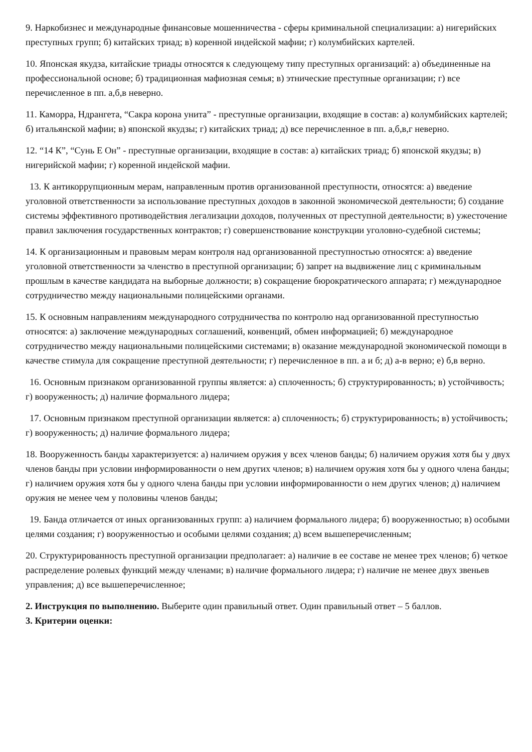9. Наркобизнес и международные финансовые мошенничества - сферы криминальной специализации: а) нигерийских преступных групп; б) китайских триад; в) коренной индейской мафии; г) колумбийских картелей.
10. Японская якудза, китайские триады относятся к следующему типу преступных организаций: а) объединенные на профессиональной основе; б) традиционная мафиозная семья; в) этнические преступные организации; г) все перечисленное в пп. а,б,в неверно.
11. Каморра, Ндрангета, “Сакра корона унита” - преступные организации, входящие в состав: а) колумбийских картелей; б) итальянской мафии; в) японской якудзы; г) китайских триад; д) все перечисленное в пп. а,б,в,г неверно.
12. “14 К”, “Сунь Е Он” - преступные организации, входящие в состав: а) китайских триад; б) японской якудзы; в) нигерийской мафии; г) коренной индейской мафии.
13. К антикоррупционным мерам, направленным против организованной преступности, относятся: а) введение уголовной ответственности за использование преступных доходов в законной экономической деятельности; б) создание системы эффективного противодействия легализации доходов, полученных от преступной деятельности; в) ужесточение правил заключения государственных контрактов; г) совершенствование конструкции уголовно-судебной системы;
14. К организационным и правовым мерам контроля над организованной преступностью относятся: а) введение уголовной ответственности за членство в преступной организации; б) запрет на выдвижение лиц с криминальным прошлым в качестве кандидата на выборные должности; в) сокращение бюрократического аппарата; г) международное сотрудничество между национальными полицейскими органами.
15. К основным направлениям международного сотрудничества по контролю над организованной преступностью относятся: а) заключение международных соглашений, конвенций, обмен информацией; б) международное сотрудничество между национальными полицейскими системами; в) оказание международной экономической помощи в качестве стимула для сокращение преступной деятельности; г) перечисленное в пп. а и б; д) а-в верно; е) б,в верно.
16. Основным признаком организованной группы является: а) сплоченность; б) структурированность; в) устойчивость; г) вооруженность; д) наличие формального лидера;
17. Основным признаком преступной организации является: а) сплоченность; б) структурированность; в) устойчивость; г) вооруженность; д) наличие формального лидера;
18. Вооруженность банды характеризуется: а) наличием оружия у всех членов банды; б) наличием оружия хотя бы у двух членов банды при условии информированности о нем других членов; в) наличием оружия хотя бы у одного члена банды; г) наличием оружия хотя бы у одного члена банды при условии информированности о нем других членов; д) наличием оружия не менее чем у половины членов банды;
19. Банда отличается от иных организованных групп: а) наличием формального лидера; б) вооруженностью; в) особыми целями создания; г) вооруженностью и особыми целями создания; д) всем вышеперечисленным;
20. Структурированность преступной организации предполагает: а) наличие в ее составе не менее трех членов; б) четкое распределение ролевых функций между членами; в) наличие формального лидера; г) наличие не менее двух звеньев управления; д) все вышеперечисленное;
2. Инструкция по выполнению. Выберите один правильный ответ. Один правильный ответ – 5 баллов.
3. Критерии оценки: